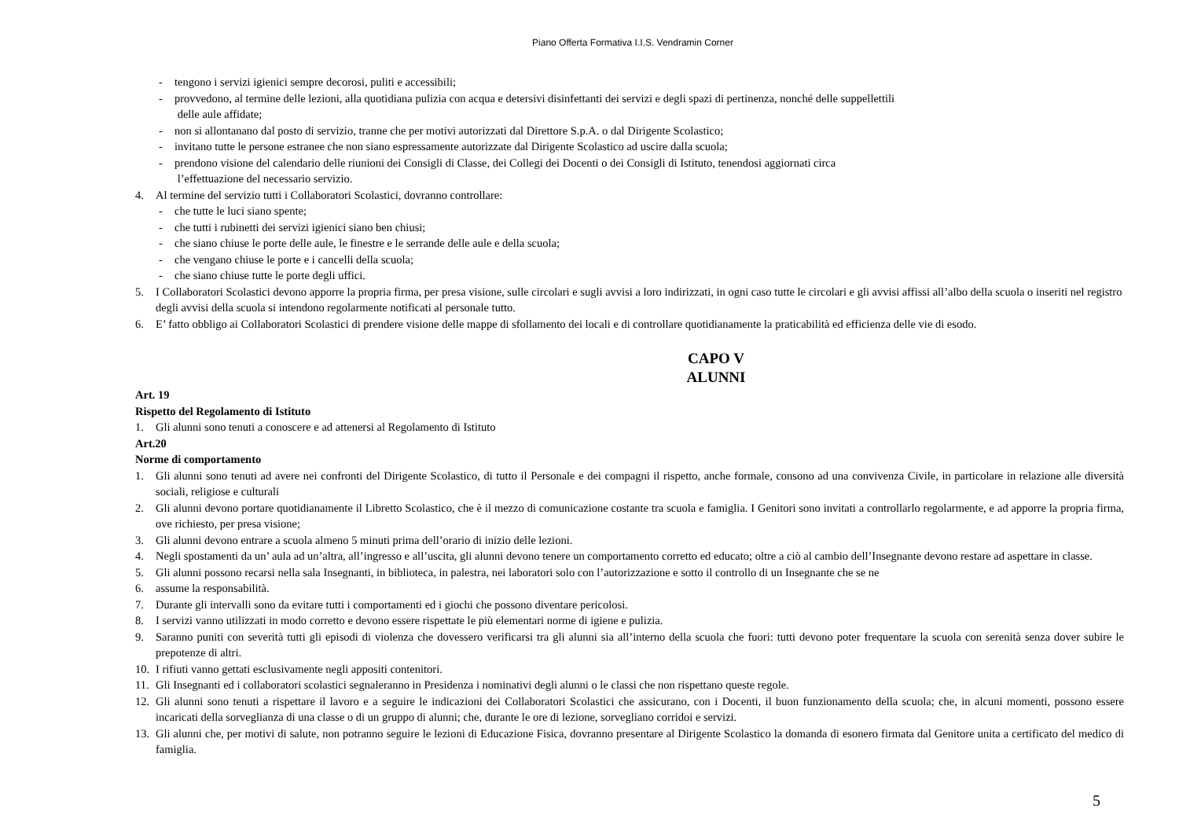Piano Offerta Formativa I.I.S. Vendramin Corner
- tengono i servizi igienici sempre decorosi, puliti e accessibili;
- provvedono, al termine delle lezioni, alla quotidiana pulizia con acqua e detersivi disinfettanti dei servizi e degli spazi di pertinenza, nonché delle suppellettili
delle aule affidate;
- non si allontanano dal posto di servizio, tranne che per motivi autorizzati dal Direttore S.p.A. o dal Dirigente Scolastico;
- invitano tutte le persone estranee che non siano espressamente autorizzate dal Dirigente Scolastico ad uscire dalla scuola;
- prendono visione del calendario delle riunioni dei Consigli di Classe, dei Collegi dei Docenti o dei Consigli di Istituto, tenendosi aggiornati circa
l’effettuazione del necessario servizio.
4. Al termine del servizio tutti i Collaboratori Scolastici, dovranno controllare:
- che tutte le luci siano spente;
- che tutti i rubinetti dei servizi igienici siano ben chiusi;
- che siano chiuse le porte delle aule, le finestre e le serrande delle aule e della scuola;
- che vengano chiuse le porte e i cancelli della scuola;
- che siano chiuse tutte le porte degli uffici.
5. I Collaboratori Scolastici devono apporre la propria firma, per presa visione, sulle circolari e sugli avvisi a loro indirizzati, in ogni caso tutte le circolari e gli avvisi affissi all’albo della scuola o inseriti nel registro degli avvisi della scuola si intendono regolarmente notificati al personale tutto.
6. E’ fatto obbligo ai Collaboratori Scolastici di prendere visione delle mappe di sfollamento dei locali e di controllare quotidianamente la praticabilità ed efficienza delle vie di esodo.
CAPO V
ALUNNI
Art. 19
Rispetto del Regolamento di Istituto
1. Gli alunni sono tenuti a conoscere e ad attenersi al Regolamento di Istituto
Art.20
Norme di comportamento
1. Gli alunni sono tenuti ad avere nei confronti del Dirigente Scolastico, di tutto il Personale e dei compagni il rispetto, anche formale, consono ad una convivenza Civile, in particolare in relazione alle diversità sociali, religiose e culturali
2. Gli alunni devono portare quotidianamente il Libretto Scolastico, che è il mezzo di comunicazione costante tra scuola e famiglia. I Genitori sono invitati a controllarlo regolarmente, e ad apporre la propria firma, ove richiesto, per presa visione;
3. Gli alunni devono entrare a scuola almeno 5 minuti prima dell’orario di inizio delle lezioni.
4. Negli spostamenti da un’ aula ad un’altra, all’ingresso e all’uscita, gli alunni devono tenere un comportamento corretto ed educato; oltre a ciò al cambio dell’Insegnante devono restare ad aspettare in classe.
5. Gli alunni possono recarsi nella sala Insegnanti, in biblioteca, in palestra, nei laboratori solo con l’autorizzazione e sotto il controllo di un Insegnante che se ne
6. assume la responsabilità.
7. Durante gli intervalli sono da evitare tutti i comportamenti ed i giochi che possono diventare pericolosi.
8. I servizi vanno utilizzati in modo corretto e devono essere rispettate le più elementari norme di igiene e pulizia.
9. Saranno puniti con severità tutti gli episodi di violenza che dovessero verificarsi tra gli alunni sia all’interno della scuola che fuori: tutti devono poter frequentare la scuola con serenità senza dover subire le prepotenze di altri.
10. I rifiuti vanno gettati esclusivamente negli appositi contenitori.
11. Gli Insegnanti ed i collaboratori scolastici segnaleranno in Presidenza i nominativi degli alunni o le classi che non rispettano queste regole.
12. Gli alunni sono tenuti a rispettare il lavoro e a seguire le indicazioni dei Collaboratori Scolastici che assicurano, con i Docenti, il buon funzionamento della scuola; che, in alcuni momenti, possono essere incaricati della sorveglianza di una classe o di un gruppo di alunni; che, durante le ore di lezione, sorvegliano corridoi e servizi.
13. Gli alunni che, per motivi di salute, non potranno seguire le lezioni di Educazione Fisica, dovranno presentare al Dirigente Scolastico la domanda di esonero firmata dal Genitore unita a certificato del medico di famiglia.
5